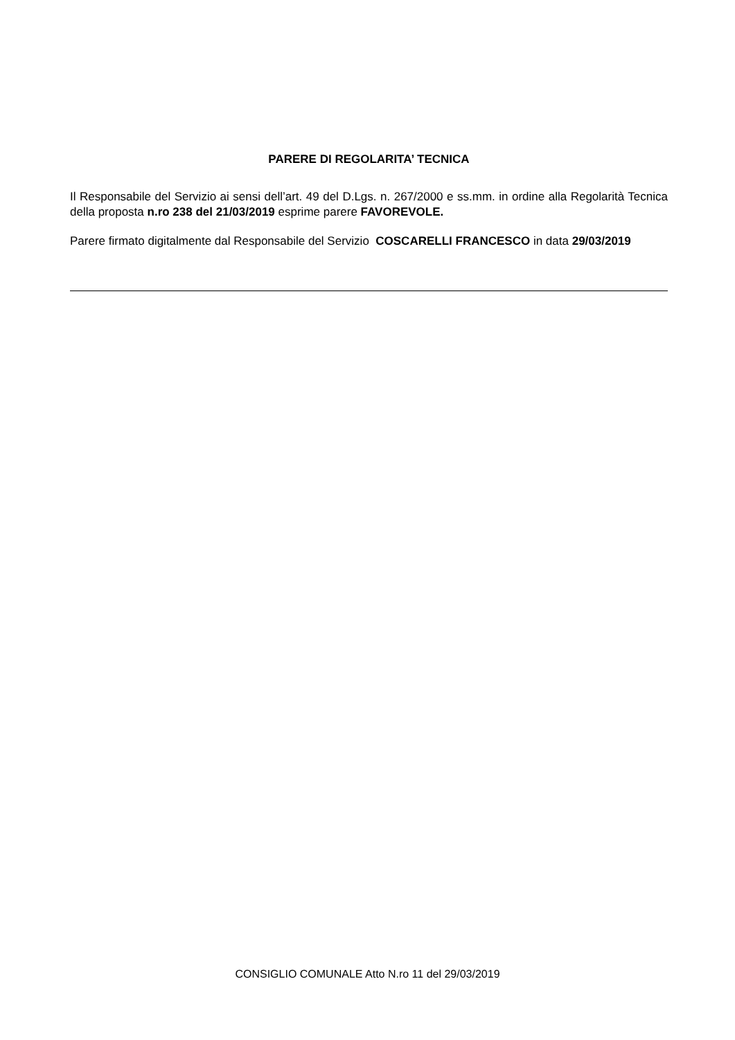PARERE DI REGOLARITA’ TECNICA
Il Responsabile del Servizio ai sensi dell’art. 49 del D.Lgs. n. 267/2000 e ss.mm. in ordine alla Regolarità Tecnica della proposta n.ro 238 del 21/03/2019 esprime parere FAVOREVOLE.
Parere firmato digitalmente dal Responsabile del Servizio COSCARELLI FRANCESCO in data 29/03/2019
CONSIGLIO COMUNALE Atto N.ro 11 del 29/03/2019